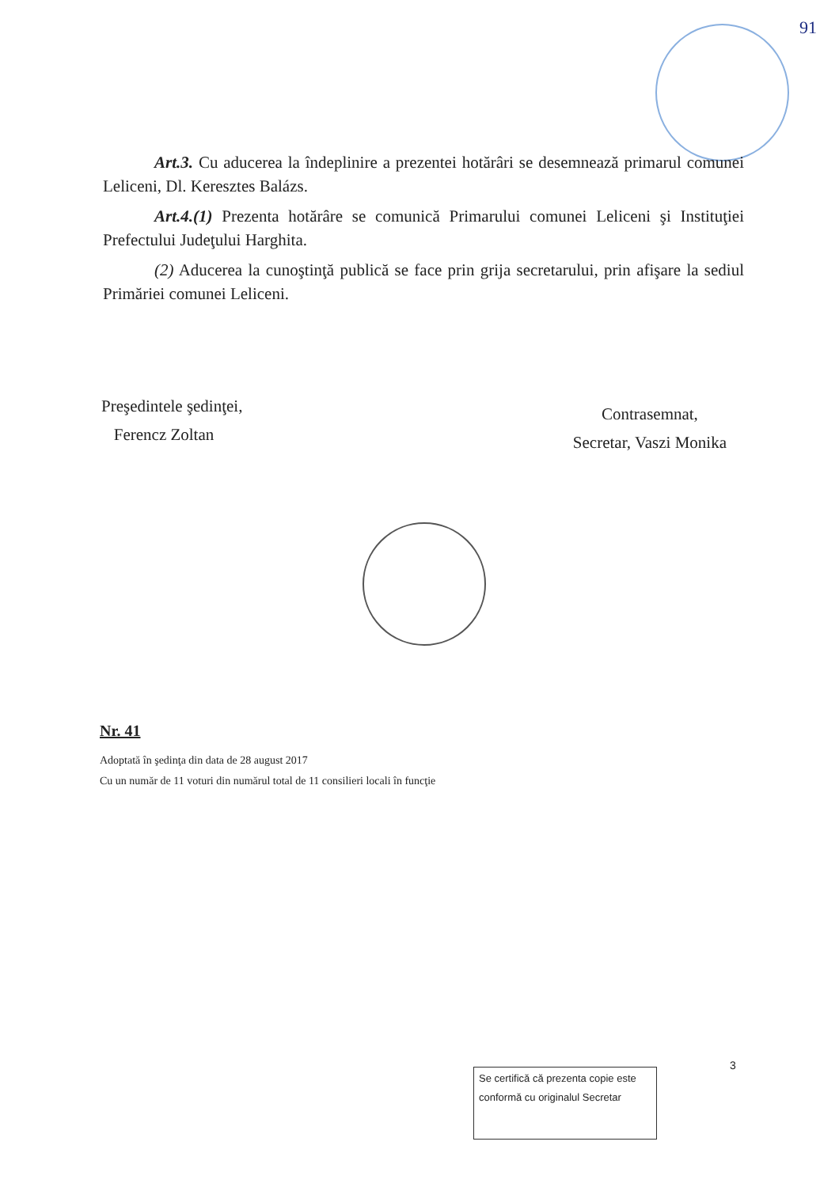91
Art.3. Cu aducerea la îndeplinire a prezentei hotărâri se desemnează primarul comunei Leliceni, Dl. Keresztes Balázs.
Art.4.(1) Prezenta hotărâre se comunică Primarului comunei Leliceni şi Instituţiei Prefectului Judeţului Harghita.
(2) Aducerea la cunoştinţă publică se face prin grija secretarului, prin afişare la sediul Primăriei comunei Leliceni.
Preşedintele şedinţei,
Ferencz Zoltan
Contrasemnat,
Secretar, Vaszi Monika
Nr. 41
Adoptată în şedinţa din data de 28 august 2017
Cu un număr de 11 voturi din numărul total de 11 consilieri locali în funcţie
3
Se certifică că prezenta copie este conformă cu originalul Secretar